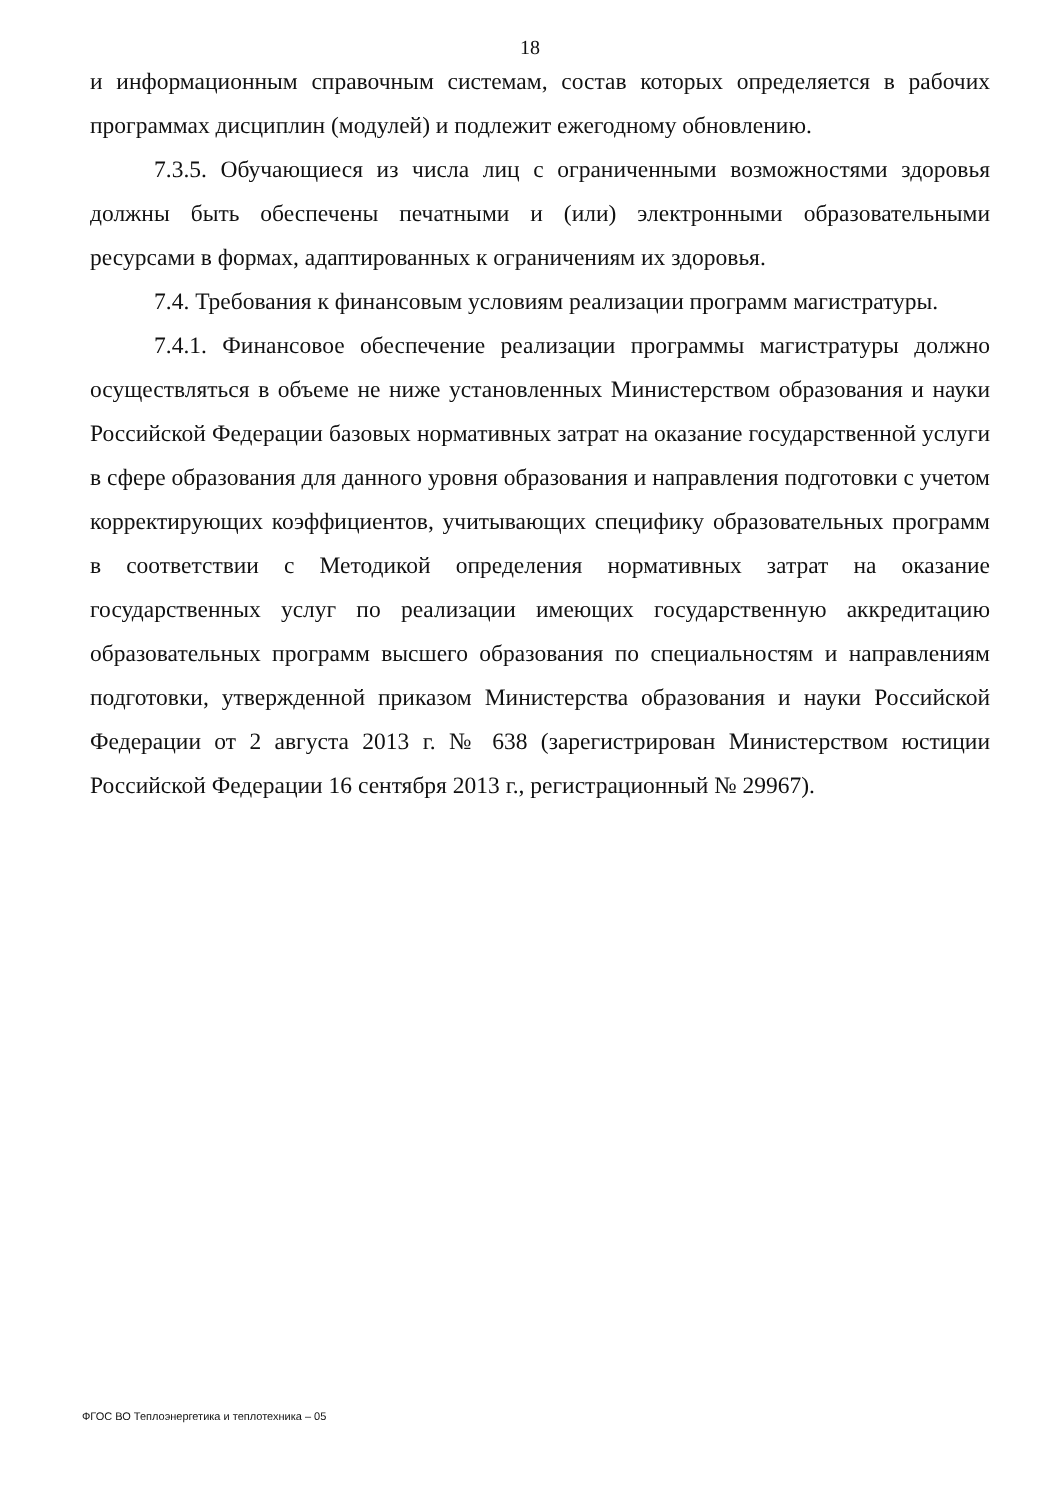18
и информационным справочным системам, состав которых определяется в рабочих программах дисциплин (модулей) и подлежит ежегодному обновлению.
7.3.5. Обучающиеся из числа лиц с ограниченными возможностями здоровья должны быть обеспечены печатными и (или) электронными образовательными ресурсами в формах, адаптированных к ограничениям их здоровья.
7.4. Требования к финансовым условиям реализации программ магистратуры.
7.4.1. Финансовое обеспечение реализации программы магистратуры должно осуществляться в объеме не ниже установленных Министерством образования и науки Российской Федерации базовых нормативных затрат на оказание государственной услуги в сфере образования для данного уровня образования и направления подготовки с учетом корректирующих коэффициентов, учитывающих специфику образовательных программ в соответствии с Методикой определения нормативных затрат на оказание государственных услуг по реализации имеющих государственную аккредитацию образовательных программ высшего образования по специальностям и направлениям подготовки, утвержденной приказом Министерства образования и науки Российской Федерации от 2 августа 2013 г. № 638 (зарегистрирован Министерством юстиции Российской Федерации 16 сентября 2013 г., регистрационный № 29967).
ФГОС ВО Теплоэнергетика и теплотехника – 05